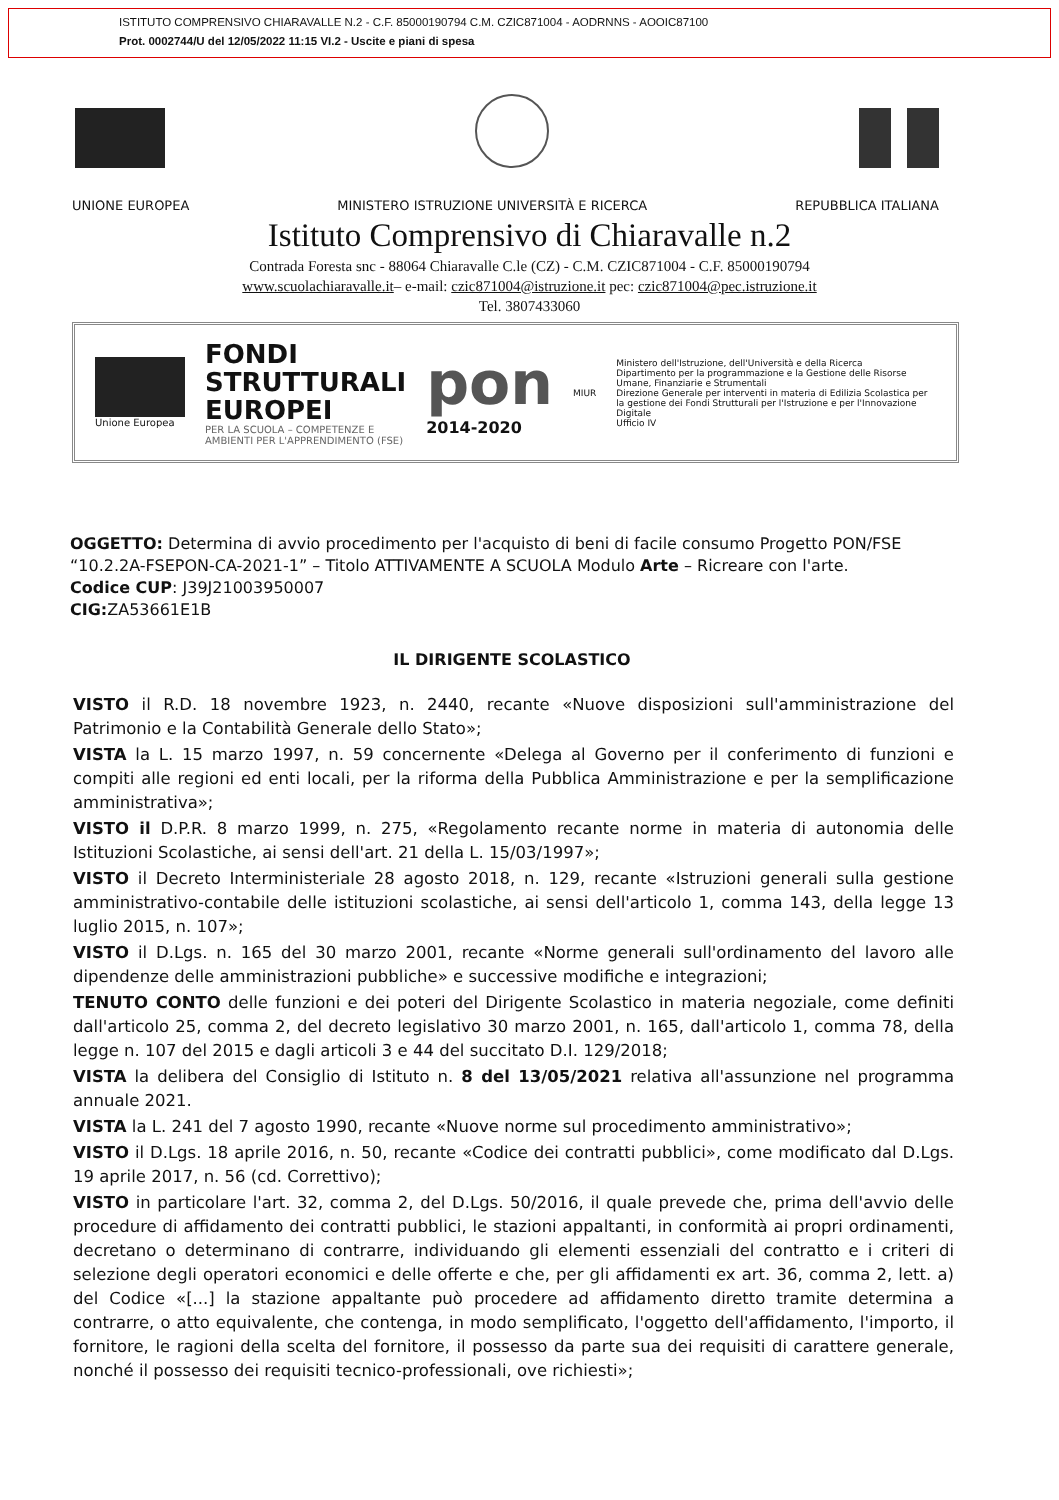ISTITUTO COMPRENSIVO CHIARAVALLE N.2 - C.F. 85000190794 C.M. CZIC871004 - AODRNNS - AOOIC87100
Prot. 0002744/U del 12/05/2022 11:15 VI.2 - Uscite e piani di spesa
UNIONE EUROPEA MINISTERO ISTRUZIONE UNIVERSITÀ E RICERCA REPUBBLICA ITALIANA
Istituto Comprensivo di Chiaravalle n.2
Contrada Foresta snc - 88064 Chiaravalle C.le (CZ) - C.M. CZIC871004 - C.F. 85000190794
www.scuolachiaravalle.it– e-mail: czic871004@istruzione.it pec: czic871004@pec.istruzione.it
Tel. 3807433060
Unione Europea
FONDI
STRUTTURALI
EUROPEI
PER LA SCUOLA – COMPETENZE E AMBIENTI PER L'APPRENDIMENTO (FSE)
pon
2014-2020
MIUR
Ministero dell'Istruzione, dell'Università e della Ricerca
Dipartimento per la programmazione e la Gestione delle Risorse Umane, Finanziarie e Strumentali
Direzione Generale per interventi in materia di Edilizia Scolastica per la gestione dei Fondi Strutturali per l'Istruzione e per l'Innovazione Digitale
Ufficio IV
OGGETTO: Determina di avvio procedimento per l'acquisto di beni di facile consumo Progetto PON/FSE “10.2.2A-FSEPON-CA-2021-1” – Titolo ATTIVAMENTE A SCUOLA Modulo Arte – Ricreare con l'arte.
Codice CUP: J39J21003950007
CIG: ZA53661E1B
IL DIRIGENTE SCOLASTICO
VISTO il R.D. 18 novembre 1923, n. 2440, recante «Nuove disposizioni sull'amministrazione del Patrimonio e la Contabilità Generale dello Stato»;
VISTA la L. 15 marzo 1997, n. 59 concernente «Delega al Governo per il conferimento di funzioni e compiti alle regioni ed enti locali, per la riforma della Pubblica Amministrazione e per la semplificazione amministrativa»;
VISTO il D.P.R. 8 marzo 1999, n. 275, «Regolamento recante norme in materia di autonomia delle Istituzioni Scolastiche, ai sensi dell'art. 21 della L. 15/03/1997»;
VISTO il Decreto Interministeriale 28 agosto 2018, n. 129, recante «Istruzioni generali sulla gestione amministrativo-contabile delle istituzioni scolastiche, ai sensi dell'articolo 1, comma 143, della legge 13 luglio 2015, n. 107»;
VISTO il D.Lgs. n. 165 del 30 marzo 2001, recante «Norme generali sull'ordinamento del lavoro alle dipendenze delle amministrazioni pubbliche» e successive modifiche e integrazioni;
TENUTO CONTO delle funzioni e dei poteri del Dirigente Scolastico in materia negoziale, come definiti dall'articolo 25, comma 2, del decreto legislativo 30 marzo 2001, n. 165, dall'articolo 1, comma 78, della legge n. 107 del 2015 e dagli articoli 3 e 44 del succitato D.I. 129/2018;
VISTA la delibera del Consiglio di Istituto n. 8 del 13/05/2021 relativa all'assunzione nel programma annuale 2021.
VISTA la L. 241 del 7 agosto 1990, recante «Nuove norme sul procedimento amministrativo»;
VISTO il D.Lgs. 18 aprile 2016, n. 50, recante «Codice dei contratti pubblici», come modificato dal D.Lgs. 19 aprile 2017, n. 56 (cd. Correttivo);
VISTO in particolare l'art. 32, comma 2, del D.Lgs. 50/2016, il quale prevede che, prima dell'avvio delle procedure di affidamento dei contratti pubblici, le stazioni appaltanti, in conformità ai propri ordinamenti, decretano o determinano di contrarre, individuando gli elementi essenziali del contratto e i criteri di selezione degli operatori economici e delle offerte e che, per gli affidamenti ex art. 36, comma 2, lett. a) del Codice «[...] la stazione appaltante può procedere ad affidamento diretto tramite determina a contrarre, o atto equivalente, che contenga, in modo semplificato, l'oggetto dell'affidamento, l'importo, il fornitore, le ragioni della scelta del fornitore, il possesso da parte sua dei requisiti di carattere generale, nonché il possesso dei requisiti tecnico-professionali, ove richiesti»;